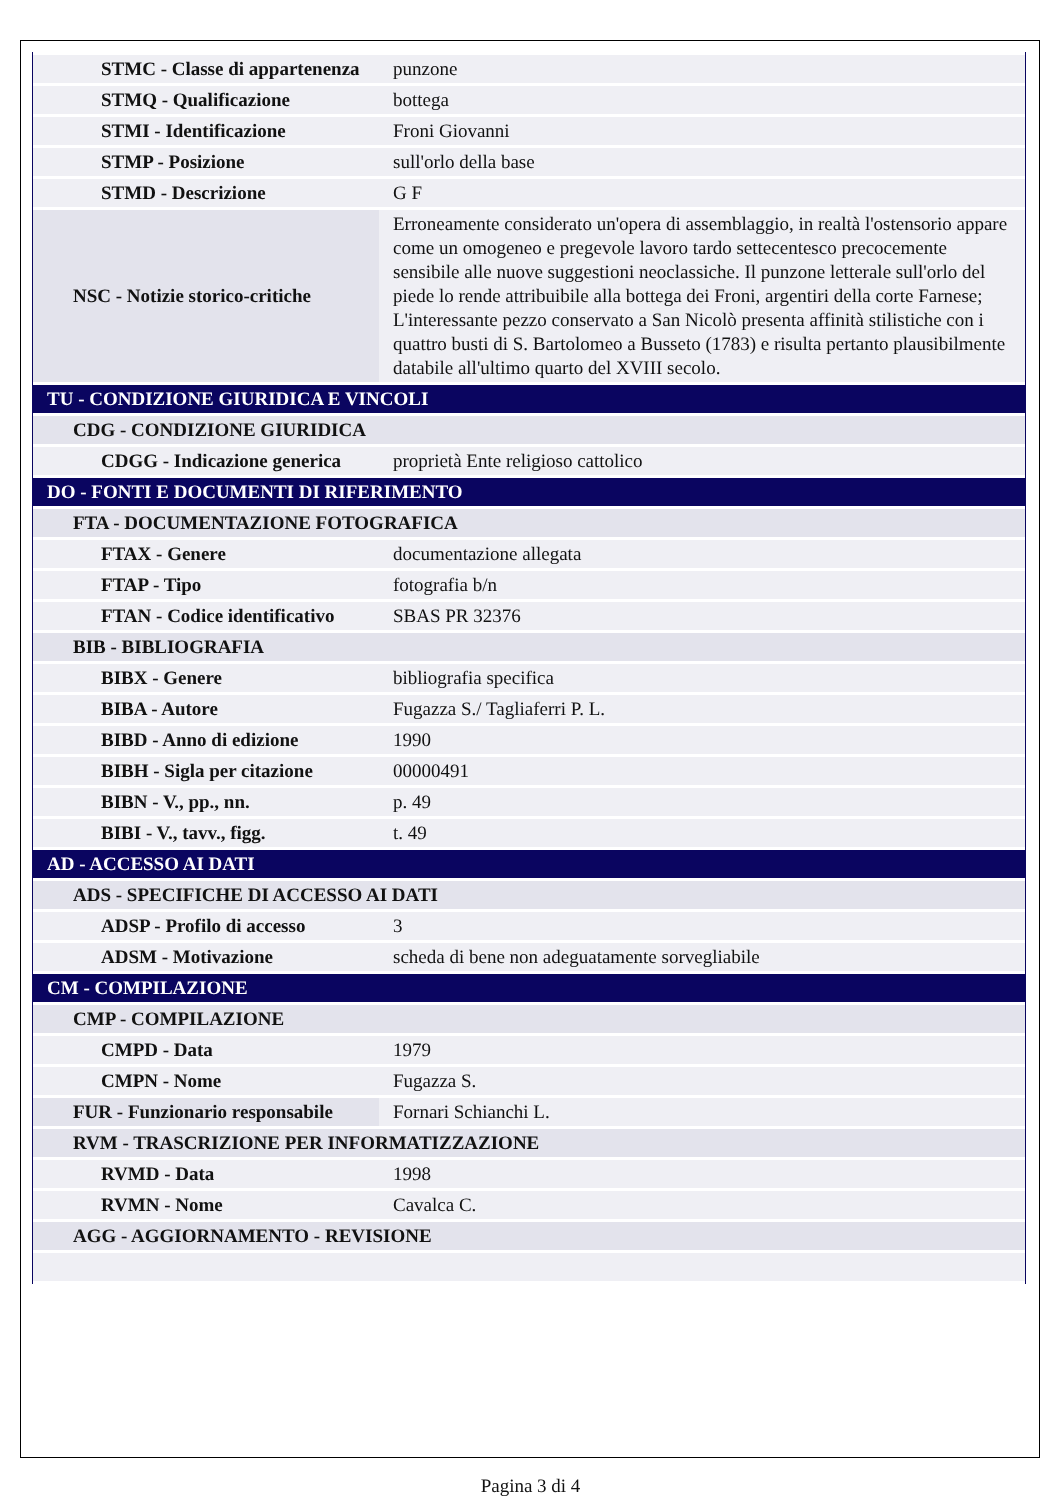| STMC - Classe di appartenenza | punzone |
| STMQ - Qualificazione | bottega |
| STMI - Identificazione | Froni Giovanni |
| STMP - Posizione | sull'orlo della base |
| STMD - Descrizione | G F |
| NSC - Notizie storico-critiche | Erroneamente considerato un'opera di assemblaggio, in realtà l'ostensorio appare come un omogeneo e pregevole lavoro tardo settecentesco precocemente sensibile alle nuove suggestioni neoclassiche. Il punzone letterale sull'orlo del piede lo rende attribuibile alla bottega dei Froni, argentiri della corte Farnese; L'interessante pezzo conservato a San Nicolò presenta affinità stilistiche con i quattro busti di S. Bartolomeo a Busseto (1783) e risulta pertanto plausibilmente databile all'ultimo quarto del XVIII secolo. |
| TU - CONDIZIONE GIURIDICA E VINCOLI | |
| CDG - CONDIZIONE GIURIDICA | |
| CDGG - Indicazione generica | proprietà Ente religioso cattolico |
| DO - FONTI E DOCUMENTI DI RIFERIMENTO | |
| FTA - DOCUMENTAZIONE FOTOGRAFICA | |
| FTAX - Genere | documentazione allegata |
| FTAP - Tipo | fotografia b/n |
| FTAN - Codice identificativo | SBAS PR 32376 |
| BIB - BIBLIOGRAFIA | |
| BIBX - Genere | bibliografia specifica |
| BIBA - Autore | Fugazza S./ Tagliaferri P. L. |
| BIBD - Anno di edizione | 1990 |
| BIBH - Sigla per citazione | 00000491 |
| BIBN - V., pp., nn. | p. 49 |
| BIBI - V., tavv., figg. | t. 49 |
| AD - ACCESSO AI DATI | |
| ADS - SPECIFICHE DI ACCESSO AI DATI | |
| ADSP - Profilo di accesso | 3 |
| ADSM - Motivazione | scheda di bene non adeguatamente sorvegliabile |
| CM - COMPILAZIONE | |
| CMP - COMPILAZIONE | |
| CMPD - Data | 1979 |
| CMPN - Nome | Fugazza S. |
| FUR - Funzionario responsabile | Fornari Schianchi L. |
| RVM - TRASCRIZIONE PER INFORMATIZZAZIONE | |
| RVMD - Data | 1998 |
| RVMN - Nome | Cavalca C. |
| AGG - AGGIORNAMENTO - REVISIONE | |
Pagina 3 di 4